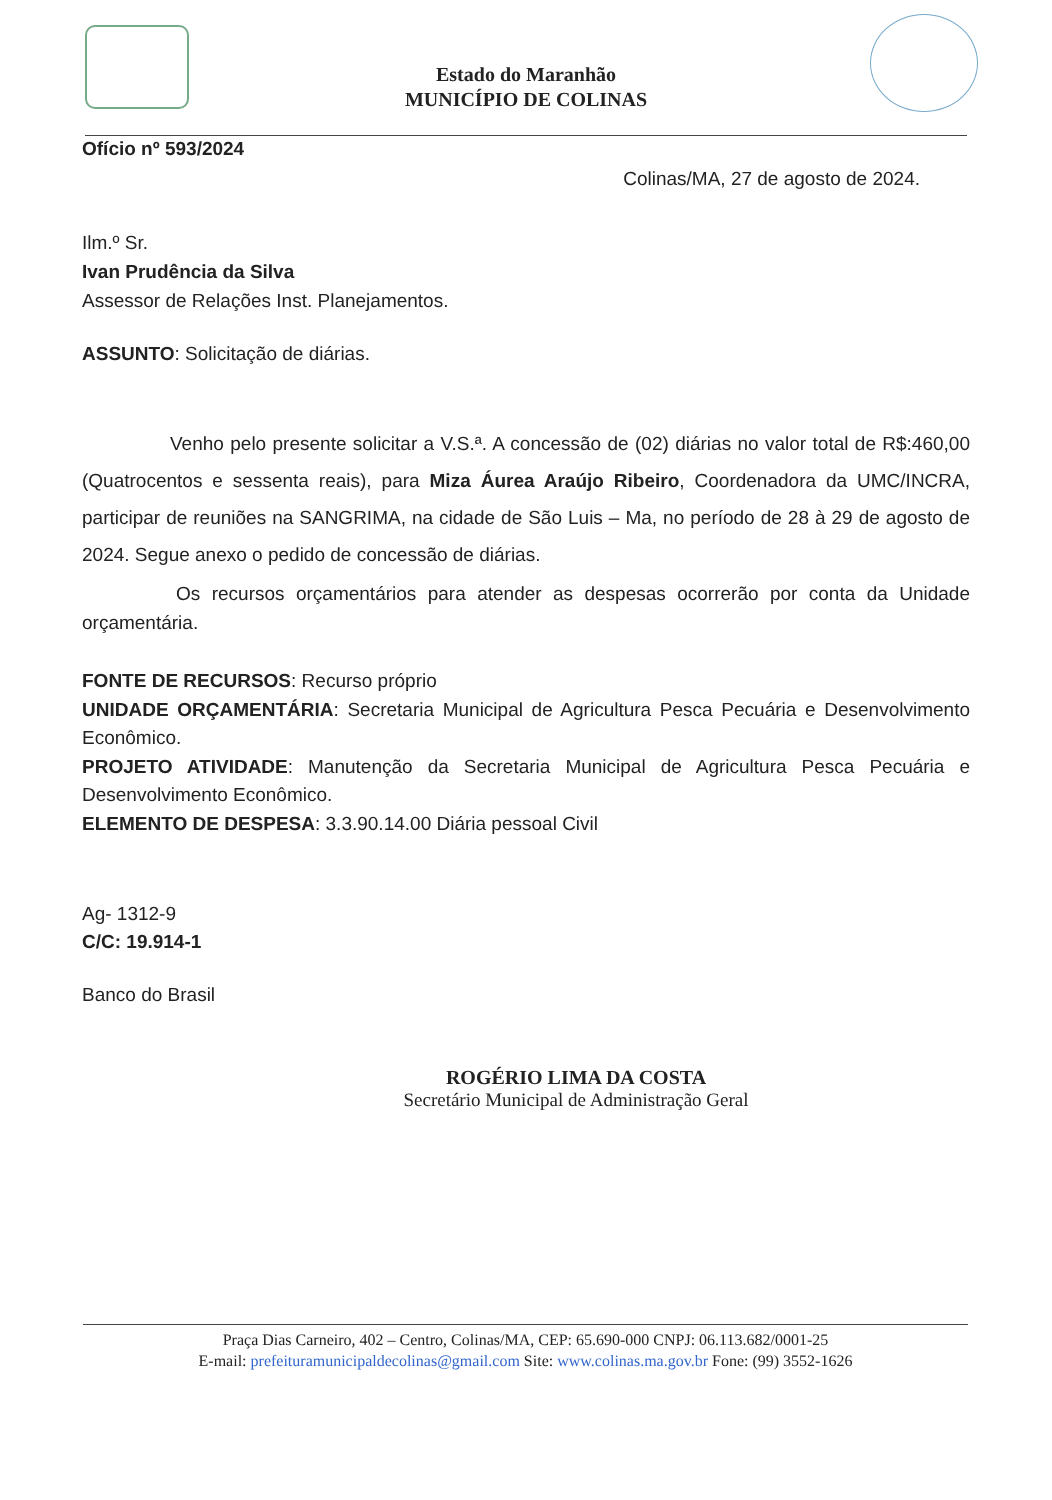Estado do Maranhão
MUNICÍPIO DE COLINAS
Ofício nº 593/2024
Colinas/MA, 27 de agosto de 2024.
Ilm.º Sr.
Ivan Prudência da Silva
Assessor de Relações Inst. Planejamentos.
ASSUNTO: Solicitação de diárias.
Venho pelo presente solicitar a V.S.ª. A concessão de (02) diárias no valor total de R$:460,00 (Quatrocentos e sessenta reais), para Miza Áurea Araújo Ribeiro, Coordenadora da UMC/INCRA, participar de reuniões na SANGRIMA, na cidade de São Luis – Ma, no período de 28 à 29 de agosto de 2024. Segue anexo o pedido de concessão de diárias.
Os recursos orçamentários para atender as despesas ocorrerão por conta da Unidade orçamentária.
FONTE DE RECURSOS: Recurso próprio
UNIDADE ORÇAMENTÁRIA: Secretaria Municipal de Agricultura Pesca Pecuária e Desenvolvimento Econômico.
PROJETO ATIVIDADE: Manutenção da Secretaria Municipal de Agricultura Pesca Pecuária e Desenvolvimento Econômico.
ELEMENTO DE DESPESA: 3.3.90.14.00 Diária pessoal Civil
Ag- 1312-9
C/C: 19.914-1
Banco do Brasil
ROGÉRIO LIMA DA COSTA
Secretário Municipal de Administração Geral
Praça Dias Carneiro, 402 – Centro, Colinas/MA, CEP: 65.690-000 CNPJ: 06.113.682/0001-25
E-mail: prefeituramunicipaldecolinas@gmail.com Site: www.colinas.ma.gov.br Fone: (99) 3552-1626